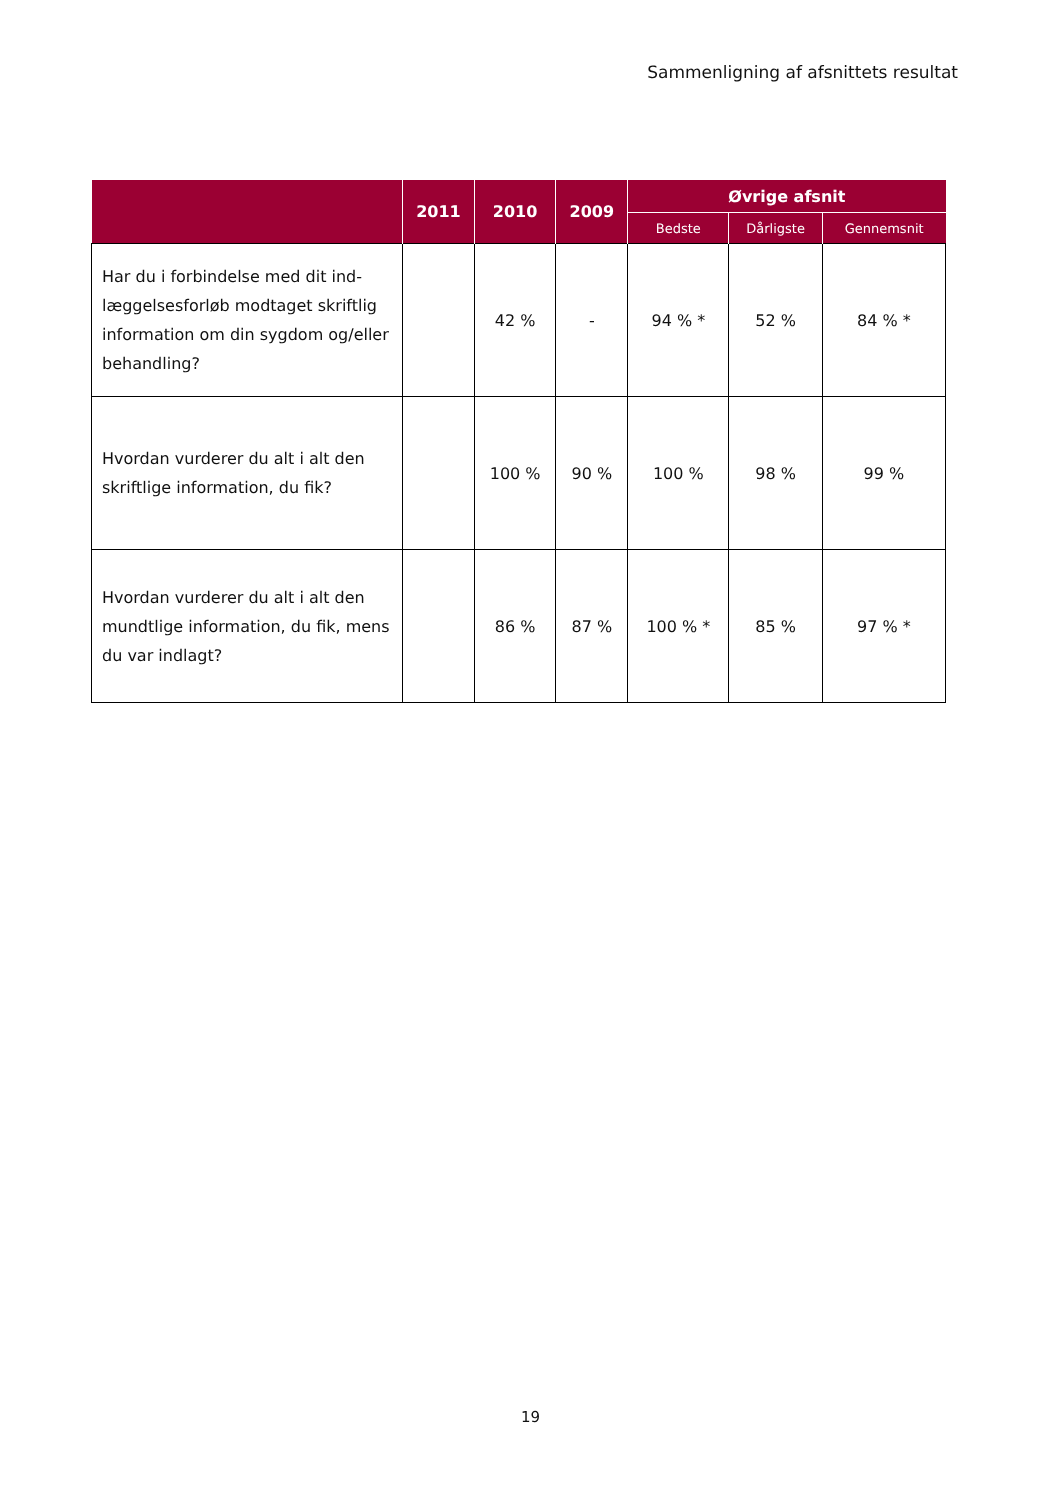Sammenligning af afsnittets resultat
| | 2011 | 2010 | 2009 | Øvrige afsnit | | |
| --- | --- | --- | --- | --- | --- | --- |
| | | | | Bedste | Dårligste | Gennemsnit |
| Har du i forbindelse med dit ind-læggelsesforløb modtaget skriftlig information om din sygdom og/eller behandling? | | 42 % | - | 94 % * | 52 % | 84 % * |
| Hvordan vurderer du alt i alt den skriftlige information, du fik? | | 100 % | 90 % | 100 % | 98 % | 99 % |
| Hvordan vurderer du alt i alt den mundtlige information, du fik, mens du var indlagt? | | 86 % | 87 % | 100 % * | 85 % | 97 % * |
19